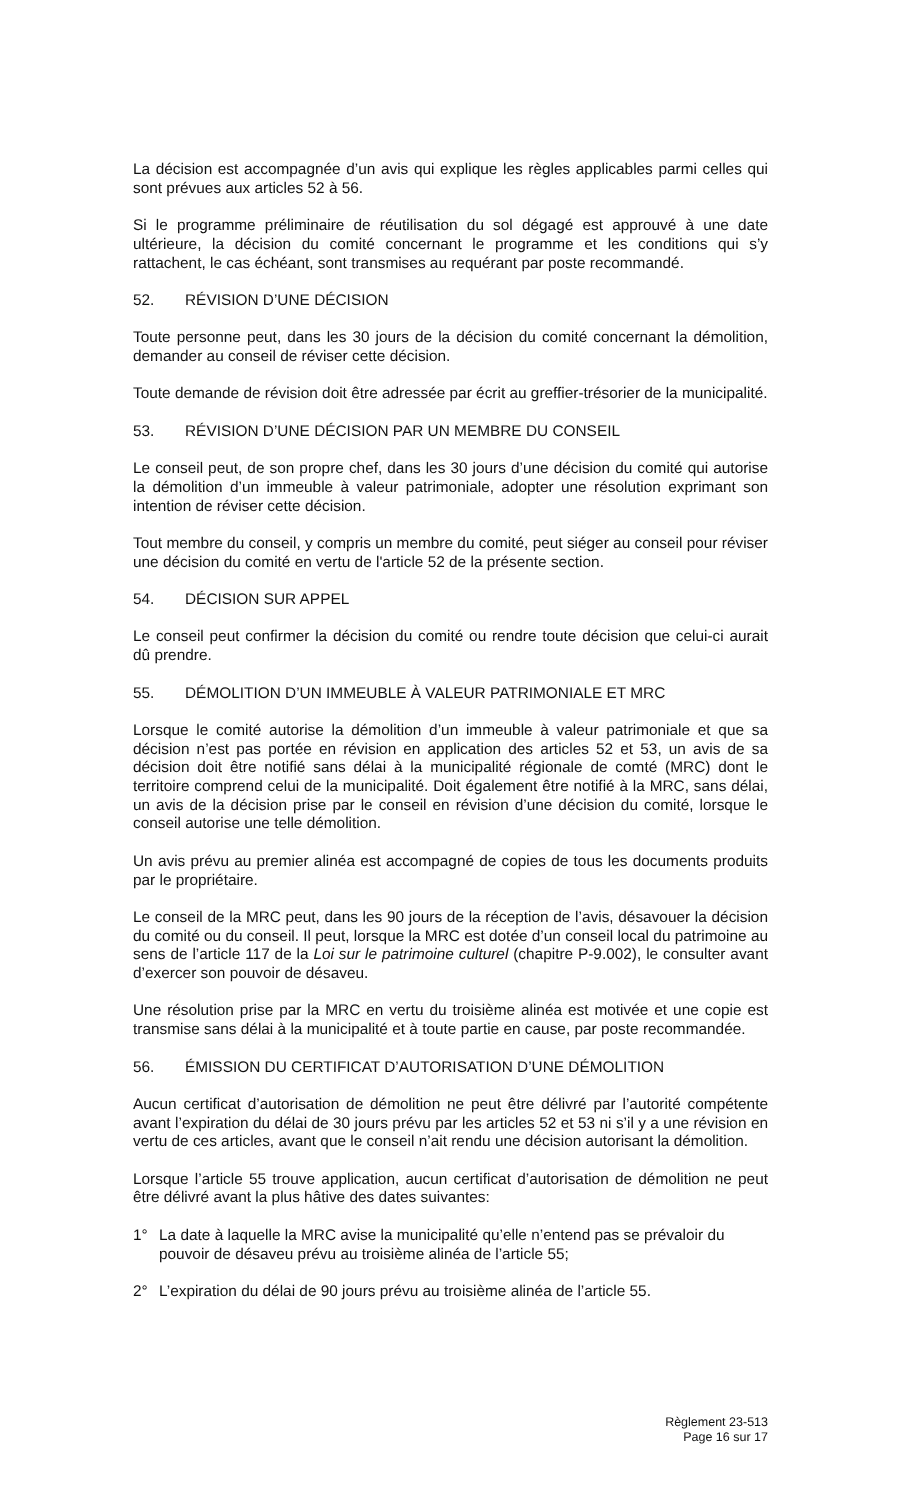La décision est accompagnée d’un avis qui explique les règles applicables parmi celles qui sont prévues aux articles 52 à 56.
Si le programme préliminaire de réutilisation du sol dégagé est approuvé à une date ultérieure, la décision du comité concernant le programme et les conditions qui s’y rattachent, le cas échéant, sont transmises au requérant par poste recommandé.
52. RÉVISION D’UNE DÉCISION
Toute personne peut, dans les 30 jours de la décision du comité concernant la démolition, demander au conseil de réviser cette décision.
Toute demande de révision doit être adressée par écrit au greffier-trésorier de la municipalité.
53. RÉVISION D’UNE DÉCISION PAR UN MEMBRE DU CONSEIL
Le conseil peut, de son propre chef, dans les 30 jours d’une décision du comité qui autorise la démolition d’un immeuble à valeur patrimoniale, adopter une résolution exprimant son intention de réviser cette décision.
Tout membre du conseil, y compris un membre du comité, peut siéger au conseil pour réviser une décision du comité en vertu de l'article 52 de la présente section.
54. DÉCISION SUR APPEL
Le conseil peut confirmer la décision du comité ou rendre toute décision que celui-ci aurait dû prendre.
55. DÉMOLITION D’UN IMMEUBLE À VALEUR PATRIMONIALE ET MRC
Lorsque le comité autorise la démolition d’un immeuble à valeur patrimoniale et que sa décision n’est pas portée en révision en application des articles 52 et 53, un avis de sa décision doit être notifié sans délai à la municipalité régionale de comté (MRC) dont le territoire comprend celui de la municipalité. Doit également être notifié à la MRC, sans délai, un avis de la décision prise par le conseil en révision d’une décision du comité, lorsque le conseil autorise une telle démolition.
Un avis prévu au premier alinéa est accompagné de copies de tous les documents produits par le propriétaire.
Le conseil de la MRC peut, dans les 90 jours de la réception de l’avis, désavouer la décision du comité ou du conseil. Il peut, lorsque la MRC est dotée d’un conseil local du patrimoine au sens de l’article 117 de la Loi sur le patrimoine culturel (chapitre P-9.002), le consulter avant d’exercer son pouvoir de désaveu.
Une résolution prise par la MRC en vertu du troisième alinéa est motivée et une copie est transmise sans délai à la municipalité et à toute partie en cause, par poste recommandée.
56. ÉMISSION DU CERTIFICAT D’AUTORISATION D’UNE DÉMOLITION
Aucun certificat d’autorisation de démolition ne peut être délivré par l’autorité compétente avant l’expiration du délai de 30 jours prévu par les articles 52 et 53 ni s’il y a une révision en vertu de ces articles, avant que le conseil n’ait rendu une décision autorisant la démolition.
Lorsque l’article 55 trouve application, aucun certificat d’autorisation de démolition ne peut être délivré avant la plus hâtive des dates suivantes:
1° La date à laquelle la MRC avise la municipalité qu’elle n’entend pas se prévaloir du pouvoir de désaveu prévu au troisième alinéa de l’article 55;
2° L’expiration du délai de 90 jours prévu au troisième alinéa de l’article 55.
Règlement 23-513
Page 16 sur 17